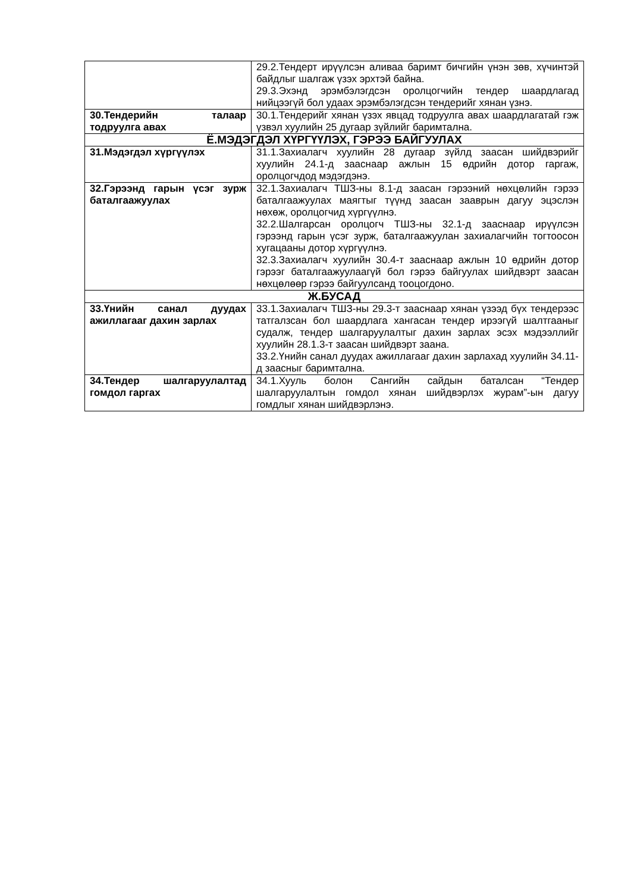| | 29.2.Тендерт ирүүлсэн аливаа баримт бичгийн үнэн зөв, хүчинтэй байдлыг шалгаж үзэх эрхтэй байна. 29.3.Эхэнд эрэмбэлэгдсэн оролцогчийн тендер шаардлагад нийцээгүй бол удаах эрэмбэлэгдсэн тендерийг хянан үзнэ. |
| 30.Тендерийн талаар тодруулга авах | 30.1.Тендерийг хянан үзэх явцад тодруулга авах шаардлагатай гэж үзвэл хуулийн 25 дугаар зүйлийг баримтална. |
| Ё.МЭДЭГДЭЛ ХҮРГҮҮЛЭХ, ГЭРЭЭ БАЙГУУЛАХ | |
| 31.Мэдэгдэл хүргүүлэх | 31.1.Захиалагч хуулийн 28 дугаар зүйлд заасан шийдвэрийг хуулийн 24.1-д зааснаар ажлын 15 өдрийн дотор гаргаж, оролцогчдод мэдэгдэнэ. |
| 32.Гэрээнд гарын үсэг зурж баталгаажуулах | 32.1.Захиалагч ТШЗ-ны 8.1-д заасан гэрээний нөхцөлийн гэрээ баталгаажуулах маягтыг түүнд заасан зааврын дагуу эцэслэн нөхөж, оролцогчид хүргүүлнэ. 32.2.Шалгарсан оролцогч ТШЗ-ны 32.1-д зааснаар ирүүлсэн гэрээнд гарын үсэг зурж, баталгаажуулан захиалагчийн тогтоосон хугацааны дотор хүргүүлнэ. 32.3.Захиалагч хуулийн 30.4-т зааснаар ажлын 10 өдрийн дотор гэрээг баталгаажуулаагүй бол гэрээ байгуулах шийдвэрт заасан нөхцөлөөр гэрээ байгуулсанд тооцогдоно. |
| Ж.БУСАД | |
| 33.Үнийн санал дуудах ажиллагааг дахин зарлах | 33.1.Захиалагч ТШЗ-ны 29.3-т зааснаар хянан үзээд бүх тендерээс татгалзсан бол шаардлага хангасан тендер ирээгүй шалтгааныг судалж, тендер шалгаруулалтыг дахин зарлах эсэх мэдээллийг хуулийн 28.1.3-т заасан шийдвэрт заана. 33.2.Үнийн санал дуудах ажиллагааг дахин зарлахад хуулийн 34.11-д заасныг баримтална. |
| 34.Тендер шалгаруулалтад гомдол гаргах | 34.1.Хууль болон Сангийн сайдын баталсан “Тендер шалгаруулалтын гомдол хянан шийдвэрлэх журам”-ын дагуу гомдлыг хянан шийдвэрлэнэ. |